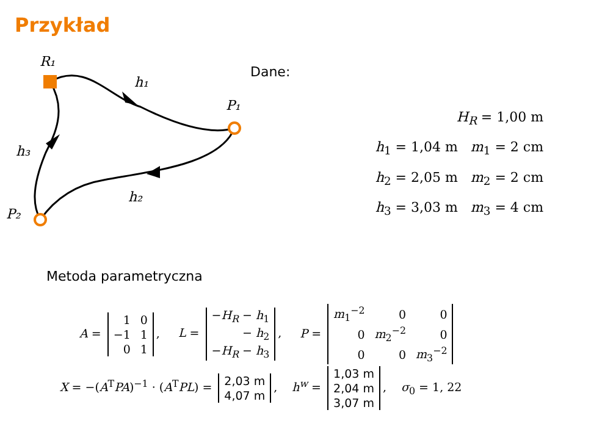Przykład
R₁
h₁
P₁
h₃
h₂
P₂
Dane:
H<sub>R</sub> = 1,00 m
h<sub>1</sub> = 1,04 m m<sub>1</sub> = 2 cm
h<sub>2</sub> = 2,05 m m<sub>2</sub> = 2 cm
h<sub>3</sub> = 3,03 m m<sub>3</sub> = 4 cm
Metoda parametryczna
A =
| 1 | 0 |
| −1 | 1 |
| 0 | 1 |
, L =
| − H<sub>R</sub> − h<sub>1</sub> |
| − h<sub>2</sub> |
| − H<sub>R</sub> − h<sub>3</sub> |
, P =
| m<sub>1</sub><sup>−2</sup> | 0 | 0 |
| 0 | m<sub>2</sub><sup>−2</sup> | 0 |
| 0 | 0 | m<sub>3</sub><sup>−2</sup> |
X = −(A<sup>T</sup>PA)<sup>−1</sup> · (A<sup>T</sup>PL) =
| 2,03 m |
| 4,07 m |
, h<sup>w</sup> =
| 1,03 m |
| 2,04 m |
| 3,07 m |
, σ<sub>0</sub> = 1, 22